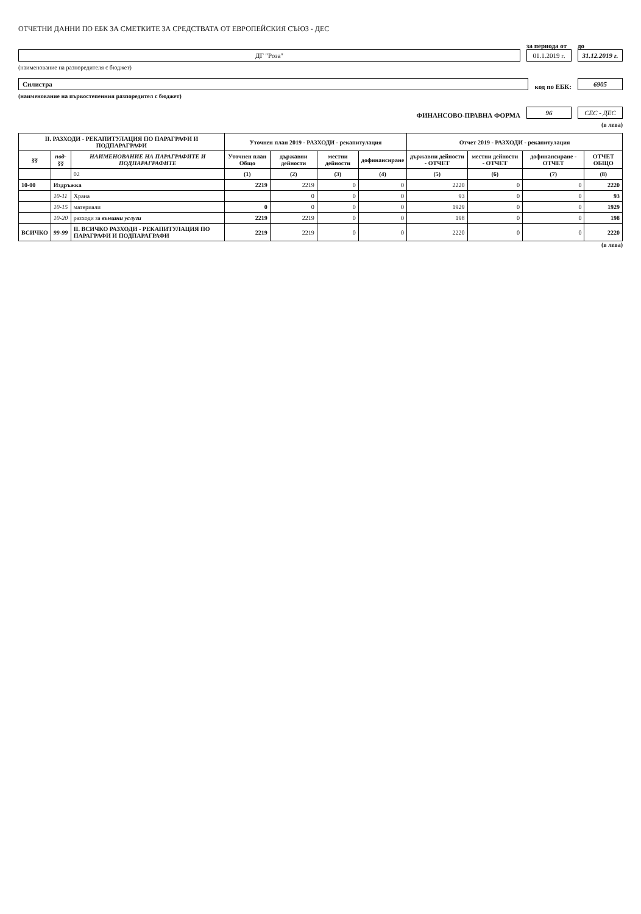ОТЧЕТНИ ДАННИ ПО ЕБК ЗА СМЕТКИТЕ ЗА СРЕДСТВАТА ОТ ЕВРОПЕЙСКИЯ СЪЮЗ - ДЕС
ДГ "Роза"
за периода от
01.1.2019 г.
до
31.12.2019 г.
(наименование на разпоредителя с бюджет)
Силистра
код по ЕБК:
6905
(наименование на първостепенния разпоредител с бюджет)
ФИНАНСОВО-ПРАВНА ФОРМА
96
СЕС - ДЕС
(в лева)
| II. РАЗХОДИ - РЕКАПИТУЛАЦИЯ ПО ПАРАГРАФИ И ПОДПАРАГРАФИ | | | Уточнен план 2019 - РАЗХОДИ - рекапитулация | | | | Отчет 2019 - РАЗХОДИ - рекапитулация | | | |
| --- | --- | --- | --- | --- | --- | --- | --- | --- | --- | --- |
| §§ | под-§§ | НАИМЕНОВАНИЕ НА ПАРАГРАФИТЕ И ПОДПАРАГРАФИТЕ | Уточнен план Общо | държавни дейности | местни дейности | дофинансиране | държавни дейности - ОТЧЕТ | местни дейности - ОТЧЕТ | дофинансиране - ОТЧЕТ | ОТЧЕТ ОБЩО |
| | | 02 | (1) | (2) | (3) | (4) | (5) | (6) | (7) | (8) |
| 10-00 | Издръжка | | 2219 | 2219 | 0 | 0 | 2220 | 0 | 0 | 2220 |
| | 10-11 | Храна | | 0 | 0 | 0 | 93 | 0 | 0 | 93 |
| | 10-15 | материали | 0 | 0 | 0 | 0 | 1929 | 0 | 0 | 1929 |
| | 10-20 | разходи за външни услуги | 2219 | 2219 | 0 | 0 | 198 | 0 | 0 | 198 |
| ВСИЧКО | 99-99 | II. ВСИЧКО РАЗХОДИ - РЕКАПИТУЛАЦИЯ ПО ПАРАГРАФИ И ПОДПАРАГРАФИ | 2219 | 2219 | 0 | 0 | 2220 | 0 | 0 | 2220 |
(в лева)